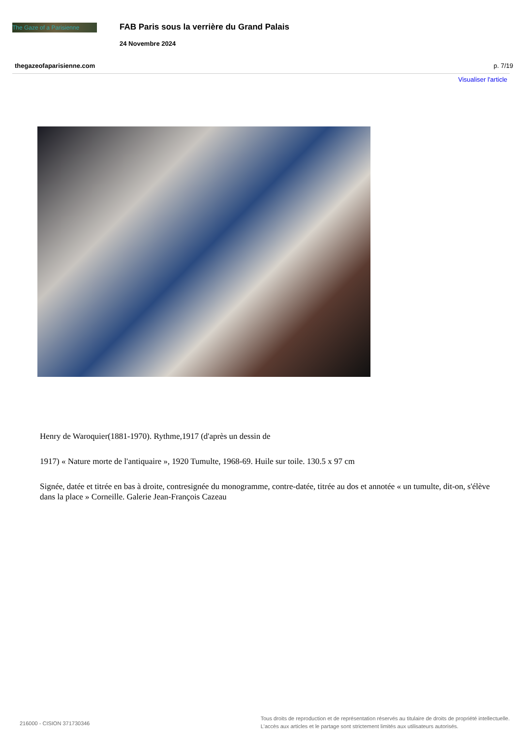The Gaze of a Parisienne
FAB Paris sous la verrière du Grand Palais
24 Novembre 2024
thegazeofaparisienne.com p. 7/19
Visualiser l'article
Henry de Waroquier(1881-1970). Rythme,1917 (d'après un dessin de
1917) « Nature morte de l'antiquaire », 1920 Tumulte, 1968-69. Huile sur toile. 130.5 x 97 cm
Signée, datée et titrée en bas à droite, contresignée du monogramme, contre-datée, titrée au dos et annotée « un tumulte, dit-on, s'élève dans la place » Corneille. Galerie Jean-François Cazeau
216000 - CISION 371730346
Tous droits de reproduction et de représentation réservés au titulaire de droits de propriété intellectuelle.
L'accès aux articles et le partage sont strictement limités aux utilisateurs autorisés.